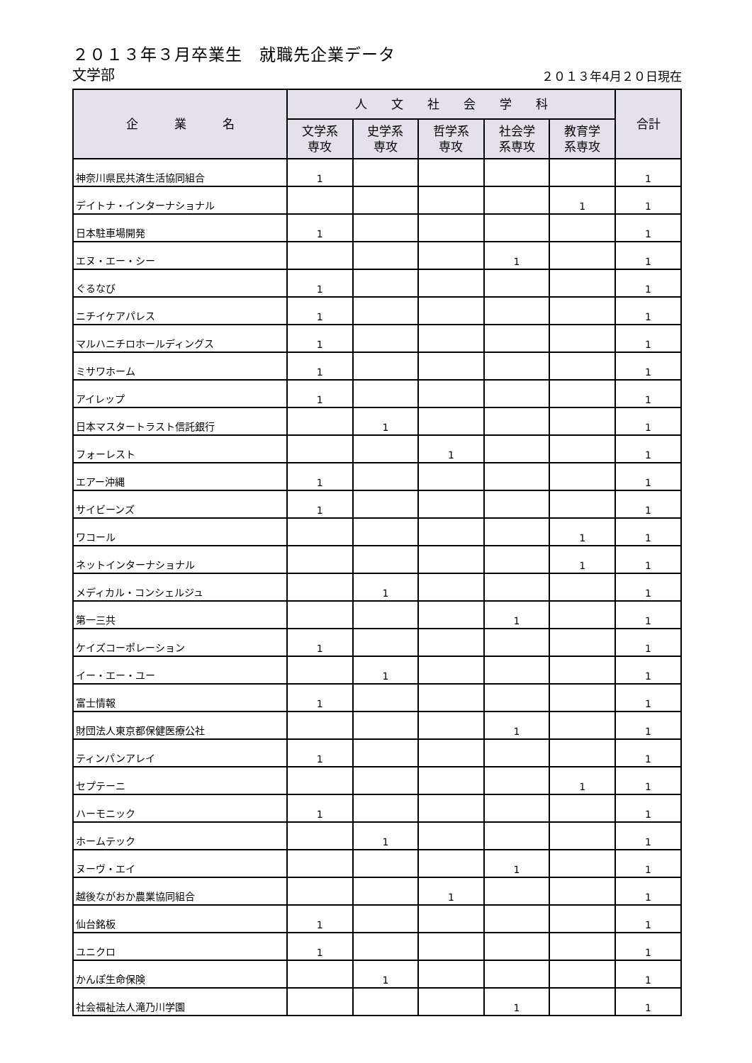２０１３年３月卒業生　就職先企業データ
文学部
２０１３年4月２０日現在
| 企 業 名 | 人 文 社 会 学 科 | | | | | 合計 |
| --- | --- | --- | --- | --- | --- | --- |
| | 文学系 専攻 | 史学系 専攻 | 哲学系 専攻 | 社会学 系専攻 | 教育学 系専攻 | |
| 神奈川県民共済生活協同組合 | 1 | | | | | 1 |
| デイトナ・インターナショナル | | | | | 1 | 1 |
| 日本駐車場開発 | 1 | | | | | 1 |
| エヌ・エー・シー | | | | 1 | | 1 |
| ぐるなび | 1 | | | | | 1 |
| ニチイケアパレス | 1 | | | | | 1 |
| マルハニチロホールディングス | 1 | | | | | 1 |
| ミサワホーム | 1 | | | | | 1 |
| アイレップ | 1 | | | | | 1 |
| 日本マスタートラスト信託銀行 | | 1 | | | | 1 |
| フォーレスト | | | 1 | | | 1 |
| エアー沖縄 | 1 | | | | | 1 |
| サイビーンズ | 1 | | | | | 1 |
| ワコール | | | | | 1 | 1 |
| ネットインターナショナル | | | | | 1 | 1 |
| メディカル・コンシェルジュ | | 1 | | | | 1 |
| 第一三共 | | | | 1 | | 1 |
| ケイズコーポレーション | 1 | | | | | 1 |
| イー・エー・ユー | | 1 | | | | 1 |
| 富士情報 | 1 | | | | | 1 |
| 財団法人東京都保健医療公社 | | | | 1 | | 1 |
| ティンパンアレイ | 1 | | | | | 1 |
| セプテーニ | | | | | 1 | 1 |
| ハーモニック | 1 | | | | | 1 |
| ホームテック | | 1 | | | | 1 |
| ヌーヴ・エイ | | | | 1 | | 1 |
| 越後ながおか農業協同組合 | | | 1 | | | 1 |
| 仙台銘板 | 1 | | | | | 1 |
| ユニクロ | 1 | | | | | 1 |
| かんぽ生命保険 | | 1 | | | | 1 |
| 社会福祉法人滝乃川学園 | | | | 1 | | 1 |